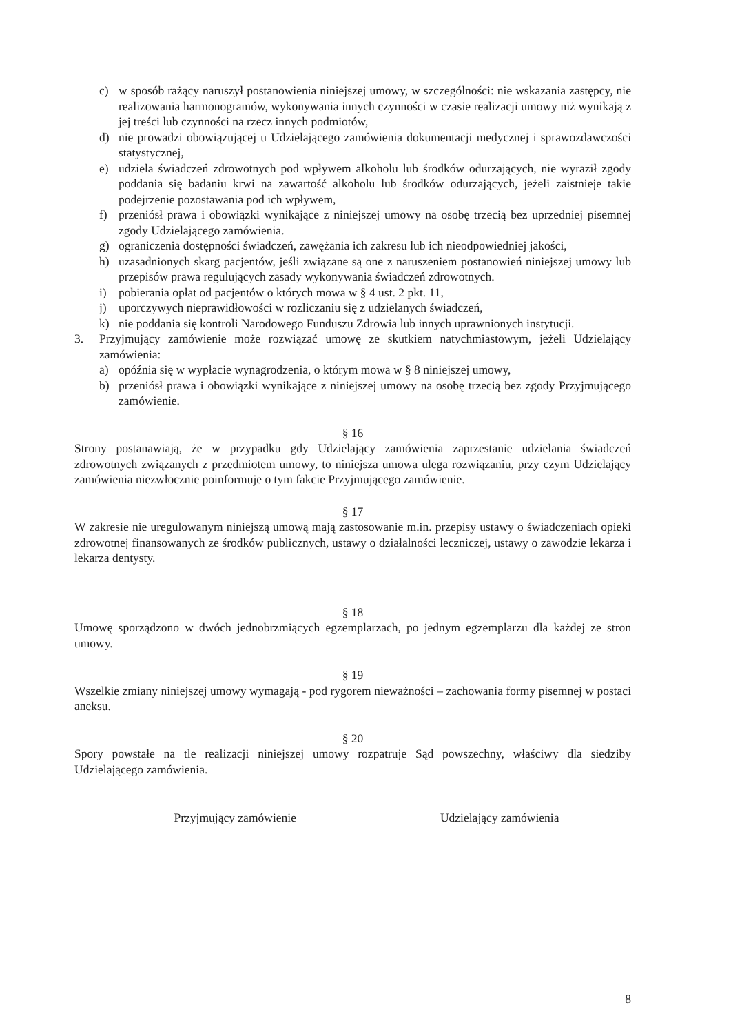c) w sposób rażący naruszył postanowienia niniejszej umowy, w szczególności: nie wskazania zastępcy, nie realizowania harmonogramów, wykonywania innych czynności w czasie realizacji umowy niż wynikają z jej treści lub czynności na rzecz innych podmiotów,
d) nie prowadzi obowiązującej u Udzielającego zamówienia dokumentacji medycznej i sprawozdawczości statystycznej,
e) udziela świadczeń zdrowotnych pod wpływem alkoholu lub środków odurzających, nie wyraził zgody poddania się badaniu krwi na zawartość alkoholu lub środków odurzających, jeżeli zaistnieje takie podejrzenie pozostawania pod ich wpływem,
f) przeniósł prawa i obowiązki wynikające z niniejszej umowy na osobę trzecią bez uprzedniej pisemnej zgody Udzielającego zamówienia.
g) ograniczenia dostępności świadczeń, zawężania ich zakresu lub ich nieodpowiedniej jakości,
h) uzasadnionych skarg pacjentów, jeśli związane są one z naruszeniem postanowień niniejszej umowy lub przepisów prawa regulujących zasady wykonywania świadczeń zdrowotnych.
i) pobierania opłat od pacjentów o których mowa w § 4 ust. 2 pkt. 11,
j) uporczywych nieprawidłowości w rozliczaniu się z udzielanych świadczeń,
k) nie poddania się kontroli Narodowego Funduszu Zdrowia lub innych uprawnionych instytucji.
3. Przyjmujący zamówienie może rozwiązać umowę ze skutkiem natychmiastowym, jeżeli Udzielający zamówienia:
a) opóźnia się w wypłacie wynagrodzenia, o którym mowa w § 8 niniejszej umowy,
b) przeniósł prawa i obowiązki wynikające z niniejszej umowy na osobę trzecią bez zgody Przyjmującego zamówienie.
§ 16
Strony postanawiają, że w przypadku gdy Udzielający zamówienia zaprzestanie udzielania świadczeń zdrowotnych związanych z przedmiotem umowy, to niniejsza umowa ulega rozwiązaniu, przy czym Udzielający zamówienia niezwłocznie poinformuje o tym fakcie Przyjmującego zamówienie.
§ 17
W zakresie nie uregulowanym niniejszą umową mają zastosowanie m.in. przepisy ustawy o świadczeniach opieki zdrowotnej finansowanych ze środków publicznych, ustawy o działalności leczniczej, ustawy o zawodzie lekarza i lekarza dentysty.
§ 18
Umowę sporządzono w dwóch jednobrzmiących egzemplarzach, po jednym egzemplarzu dla każdej ze stron umowy.
§ 19
Wszelkie zmiany niniejszej umowy wymagają - pod rygorem nieważności – zachowania formy pisemnej w postaci aneksu.
§ 20
Spory powstałe na tle realizacji niniejszej umowy rozpatruje Sąd powszechny, właściwy dla siedziby Udzielającego zamówienia.
Przyjmujący zamówienie Udzielający zamówienia
8